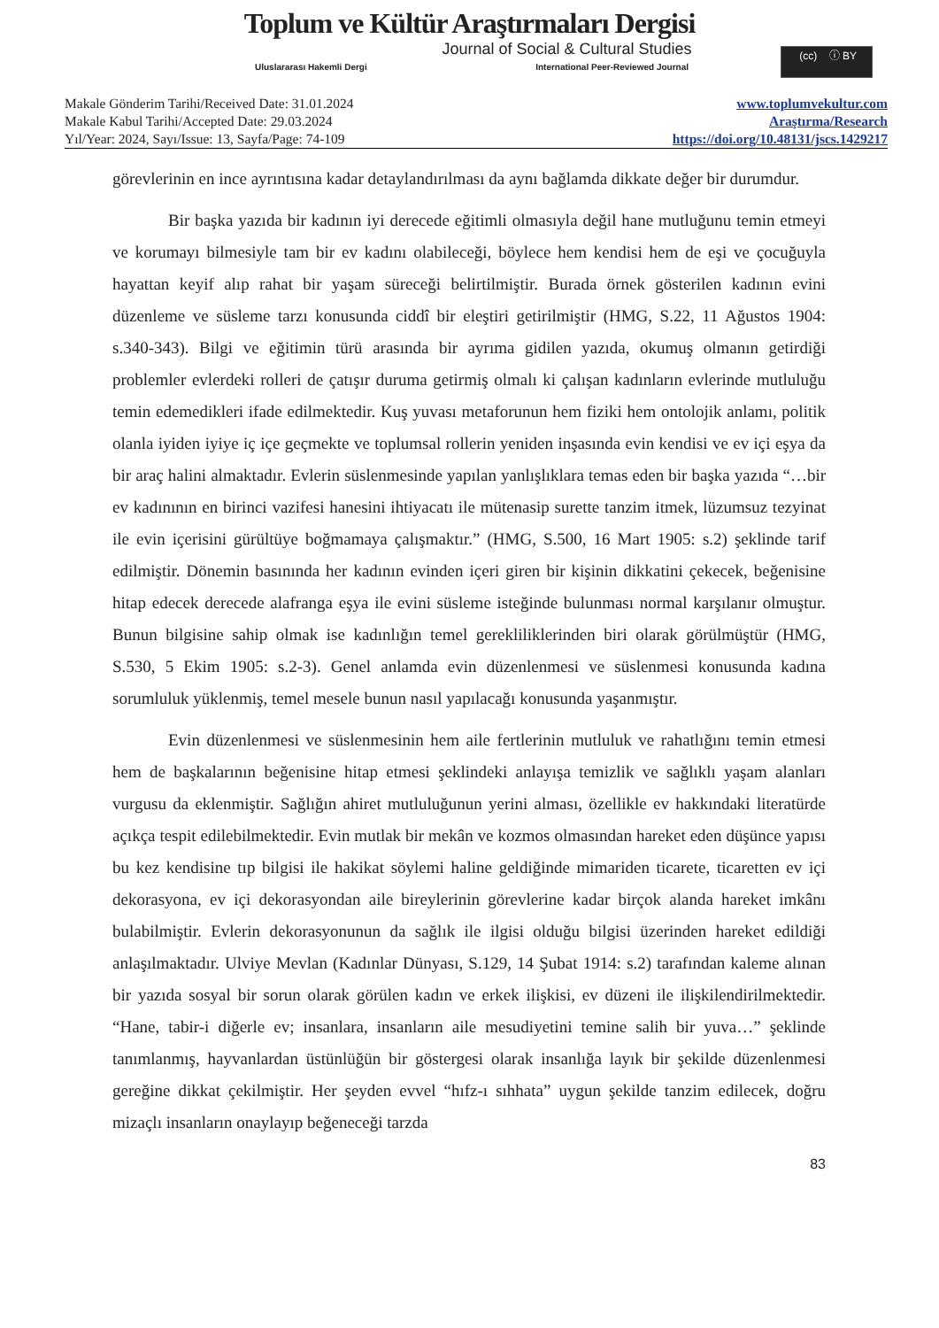Toplum ve Kültür Araştırmaları Dergisi
Journal of Social & Cultural Studies
Uluslararası Hakemli Dergi International Peer-Reviewed Journal
(cc) ⓘ BY
Makale Gönderim Tarihi/Received Date: 31.01.2024
Makale Kabul Tarihi/Accepted Date: 29.03.2024
Yıl/Year: 2024, Sayı/Issue: 13, Sayfa/Page: 74-109
www.toplumvekultur.com
Araştırma/Research
https://doi.org/10.48131/jscs.1429217
görevlerinin en ince ayrıntısına kadar detaylandırılması da aynı bağlamda dikkate değer bir durumdur.
Bir başka yazıda bir kadının iyi derecede eğitimli olmasıyla değil hane mutluğunu temin etmeyi ve korumayı bilmesiyle tam bir ev kadını olabileceği, böylece hem kendisi hem de eşi ve çocuğuyla hayattan keyif alıp rahat bir yaşam süreceği belirtilmiştir. Burada örnek gösterilen kadının evini düzenleme ve süsleme tarzı konusunda ciddî bir eleştiri getirilmiştir (HMG, S.22, 11 Ağustos 1904: s.340-343). Bilgi ve eğitimin türü arasında bir ayrıma gidilen yazıda, okumuş olmanın getirdiği problemler evlerdeki rolleri de çatışır duruma getirmiş olmalı ki çalışan kadınların evlerinde mutluluğu temin edemedikleri ifade edilmektedir. Kuş yuvası metaforunun hem fiziki hem ontolojik anlamı, politik olanla iyiden iyiye iç içe geçmekte ve toplumsal rollerin yeniden inşasında evin kendisi ve ev içi eşya da bir araç halini almaktadır. Evlerin süslenmesinde yapılan yanlışlıklara temas eden bir başka yazıda “…bir ev kadınının en birinci vazifesi hanesini ihtiyacatı ile mütenasip surette tanzim itmek, lüzumsuz tezyinat ile evin içerisini gürültüye boğmamaya çalışmaktır.” (HMG, S.500, 16 Mart 1905: s.2) şeklinde tarif edilmiştir. Dönemin basınında her kadının evinden içeri giren bir kişinin dikkatini çekecek, beğenisine hitap edecek derecede alafranga eşya ile evini süsleme isteğinde bulunması normal karşılanır olmuştur. Bunun bilgisine sahip olmak ise kadınlığın temel gerekliliklerinden biri olarak görülmüştür (HMG, S.530, 5 Ekim 1905: s.2-3). Genel anlamda evin düzenlenmesi ve süslenmesi konusunda kadına sorumluluk yüklenmiş, temel mesele bunun nasıl yapılacağı konusunda yaşanmıştır.
Evin düzenlenmesi ve süslenmesinin hem aile fertlerinin mutluluk ve rahatlığını temin etmesi hem de başkalarının beğenisine hitap etmesi şeklindeki anlayışa temizlik ve sağlıklı yaşam alanları vurgusu da eklenmiştir. Sağlığın ahiret mutluluğunun yerini alması, özellikle ev hakkındaki literatürde açıkça tespit edilebilmektedir. Evin mutlak bir mekân ve kozmos olmasından hareket eden düşünce yapısı bu kez kendisine tıp bilgisi ile hakikat söylemi haline geldiğinde mimariden ticarete, ticaretten ev içi dekorasyona, ev içi dekorasyondan aile bireylerinin görevlerine kadar birçok alanda hareket imkânı bulabilmiştir. Evlerin dekorasyonunun da sağlık ile ilgisi olduğu bilgisi üzerinden hareket edildiği anlaşılmaktadır. Ulviye Mevlan (Kadınlar Dünyası, S.129, 14 Şubat 1914: s.2) tarafından kaleme alınan bir yazıda sosyal bir sorun olarak görülen kadın ve erkek ilişkisi, ev düzeni ile ilişkilendirilmektedir. “Hane, tabir-i diğerle ev; insanlara, insanların aile mesudiyetini temine salih bir yuva…” şeklinde tanımlanmış, hayvanlardan üstünlüğün bir göstergesi olarak insanlığa layık bir şekilde düzenlenmesi gereğine dikkat çekilmiştir. Her şeyden evvel “hıfz-ı sıhhata” uygun şekilde tanzim edilecek, doğru mizaçlı insanların onaylayıp beğeneceği tarzda
83